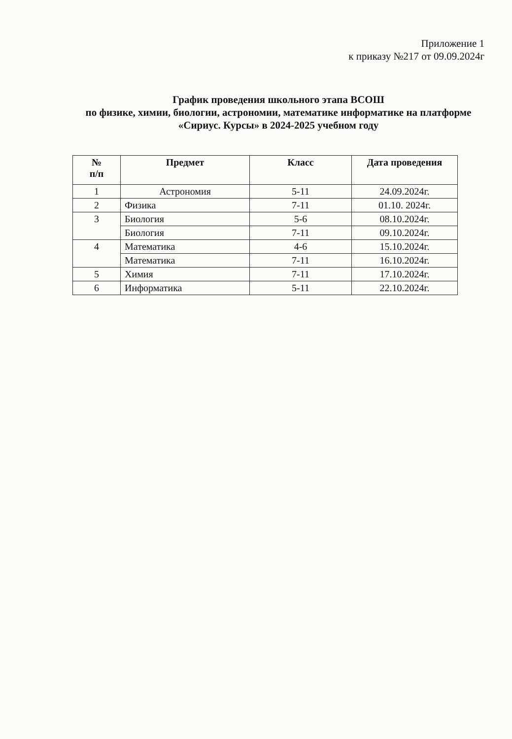Приложение 1
к приказу №217 от 09.09.2024г
График проведения школьного этапа ВСОШ
по физике, химии, биологии, астрономии, математике информатике на платформе «Сириус. Курсы» в 2024-2025 учебном году
| № п/п | Предмет | Класс | Дата проведения |
| --- | --- | --- | --- |
| 1 | Астрономия | 5-11 | 24.09.2024г. |
| 2 | Физика | 7-11 | 01.10. 2024г. |
| 3 | Биология | 5-6 | 08.10.2024г. |
| | Биология | 7-11 | 09.10.2024г. |
| 4 | Математика | 4-6 | 15.10.2024г. |
| | Математика | 7-11 | 16.10.2024г. |
| 5 | Химия | 7-11 | 17.10.2024г. |
| 6 | Информатика | 5-11 | 22.10.2024г. |